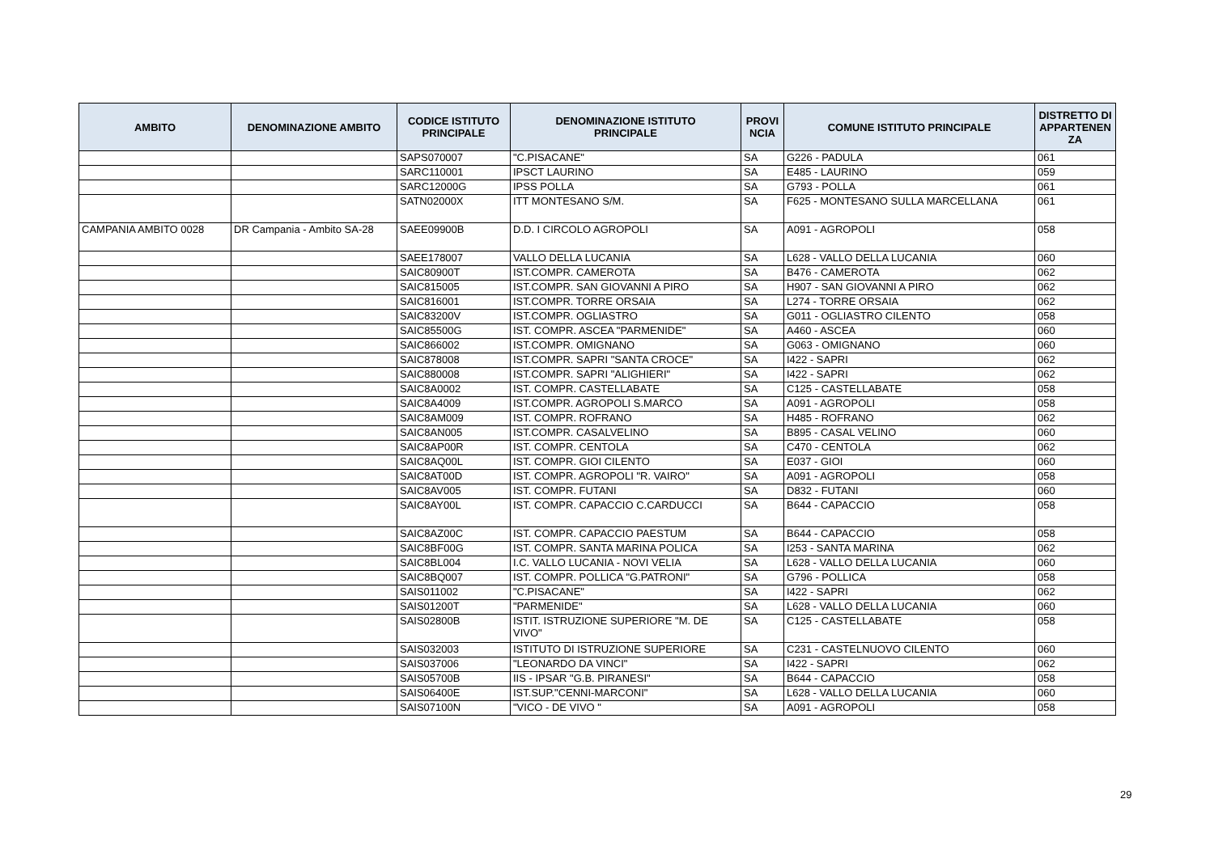| AMBITO | DENOMINAZIONE AMBITO | CODICE ISTITUTO PRINCIPALE | DENOMINAZIONE ISTITUTO PRINCIPALE | PROVI NCIA | COMUNE ISTITUTO PRINCIPALE | DISTRETTO DI APPARTENEN ZA |
| --- | --- | --- | --- | --- | --- | --- |
| | | SAPS070007 | "C.PISACANE" | SA | G226 - PADULA | 061 |
| | | SARC110001 | IPSCT LAURINO | SA | E485 - LAURINO | 059 |
| | | SARC12000G | IPSS POLLA | SA | G793 - POLLA | 061 |
| | | SATN02000X | ITT MONTESANO S/M. | SA | F625 - MONTESANO SULLA MARCELLANA | 061 |
| CAMPANIA AMBITO 0028 | DR Campania - Ambito SA-28 | SAEE09900B | D.D. I CIRCOLO AGROPOLI | SA | A091 - AGROPOLI | 058 |
| | | SAEE178007 | VALLO DELLA LUCANIA | SA | L628 - VALLO DELLA LUCANIA | 060 |
| | | SAIC80900T | IST.COMPR. CAMEROTA | SA | B476 - CAMEROTA | 062 |
| | | SAIC815005 | IST.COMPR. SAN GIOVANNI A PIRO | SA | H907 - SAN GIOVANNI A PIRO | 062 |
| | | SAIC816001 | IST.COMPR. TORRE ORSAIA | SA | L274 - TORRE ORSAIA | 062 |
| | | SAIC83200V | IST.COMPR. OGLIASTRO | SA | G011 - OGLIASTRO CILENTO | 058 |
| | | SAIC85500G | IST. COMPR. ASCEA "PARMENIDE" | SA | A460 - ASCEA | 060 |
| | | SAIC866002 | IST.COMPR. OMIGNANO | SA | G063 - OMIGNANO | 060 |
| | | SAIC878008 | IST.COMPR. SAPRI "SANTA CROCE" | SA | I422 - SAPRI | 062 |
| | | SAIC880008 | IST.COMPR. SAPRI "ALIGHIERI" | SA | I422 - SAPRI | 062 |
| | | SAIC8A0002 | IST. COMPR. CASTELLABATE | SA | C125 - CASTELLABATE | 058 |
| | | SAIC8A4009 | IST.COMPR. AGROPOLI S.MARCO | SA | A091 - AGROPOLI | 058 |
| | | SAIC8AM009 | IST. COMPR. ROFRANO | SA | H485 - ROFRANO | 062 |
| | | SAIC8AN005 | IST.COMPR. CASALVELINO | SA | B895 - CASAL VELINO | 060 |
| | | SAIC8AP00R | IST. COMPR. CENTOLA | SA | C470 - CENTOLA | 062 |
| | | SAIC8AQ00L | IST. COMPR. GIOI CILENTO | SA | E037 - GIOI | 060 |
| | | SAIC8AT00D | IST. COMPR. AGROPOLI "R. VAIRO" | SA | A091 - AGROPOLI | 058 |
| | | SAIC8AV005 | IST. COMPR. FUTANI | SA | D832 - FUTANI | 060 |
| | | SAIC8AY00L | IST. COMPR. CAPACCIO C.CARDUCCI | SA | B644 - CAPACCIO | 058 |
| | | SAIC8AZ00C | IST. COMPR. CAPACCIO PAESTUM | SA | B644 - CAPACCIO | 058 |
| | | SAIC8BF00G | IST. COMPR. SANTA MARINA POLICA | SA | I253 - SANTA MARINA | 062 |
| | | SAIC8BL004 | I.C. VALLO LUCANIA - NOVI VELIA | SA | L628 - VALLO DELLA LUCANIA | 060 |
| | | SAIC8BQ007 | IST. COMPR. POLLICA "G.PATRONI" | SA | G796 - POLLICA | 058 |
| | | SAIS011002 | "C.PISACANE" | SA | I422 - SAPRI | 062 |
| | | SAIS01200T | "PARMENIDE" | SA | L628 - VALLO DELLA LUCANIA | 060 |
| | | SAIS02800B | ISTIT. ISTRUZIONE SUPERIORE "M. DE VIVO" | SA | C125 - CASTELLABATE | 058 |
| | | SAIS032003 | ISTITUTO DI ISTRUZIONE SUPERIORE | SA | C231 - CASTELNUOVO CILENTO | 060 |
| | | SAIS037006 | "LEONARDO DA VINCI" | SA | I422 - SAPRI | 062 |
| | | SAIS05700B | IIS - IPSAR "G.B. PIRANESI" | SA | B644 - CAPACCIO | 058 |
| | | SAIS06400E | IST.SUP."CENNI-MARCONI" | SA | L628 - VALLO DELLA LUCANIA | 060 |
| | | SAIS07100N | "VICO - DE VIVO " | SA | A091 - AGROPOLI | 058 |
29